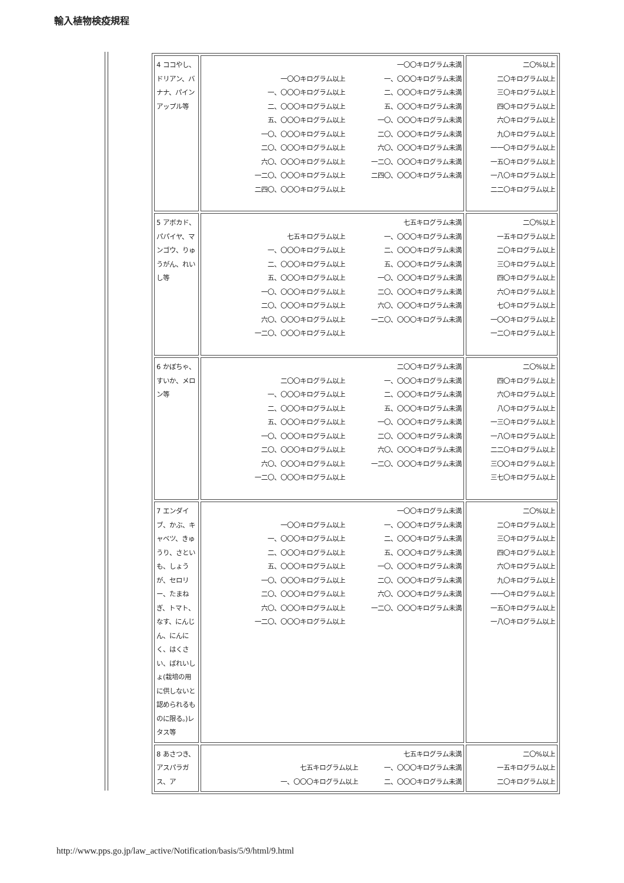輸入植物検疫規程
| 4 ココやし、ドリアン、バナナ、パインアップル等 | 一〇〇キログラム以上 一、〇〇〇キログラム以上 二、〇〇〇キログラム以上 五、〇〇〇キログラム以上 一〇、〇〇〇キログラム以上 二〇、〇〇〇キログラム以上 六〇、〇〇〇キログラム以上 一二〇、〇〇〇キログラム以上 二四〇、〇〇〇キログラム以上 一〇〇キログラム未満 一、〇〇〇キログラム未満 二、〇〇〇キログラム未満 五、〇〇〇キログラム未満 一〇、〇〇〇キログラム未満 二〇、〇〇〇キログラム未満 六〇、〇〇〇キログラム未満 一二〇、〇〇〇キログラム未満 二四〇、〇〇〇キログラム未満 | 二〇%以上 二〇キログラム以上 三〇キログラム以上 四〇キログラム以上 六〇キログラム以上 九〇キログラム以上 一一〇キログラム以上 一五〇キログラム以上 一八〇キログラム以上 二二〇キログラム以上 |
| 5 アボカド、パパイヤ、マンゴウ、りゅうがん、れいし等 | 七五キログラム以上 一、〇〇〇キログラム以上 二、〇〇〇キログラム以上 五、〇〇〇キログラム以上 一〇、〇〇〇キログラム以上 二〇、〇〇〇キログラム以上 六〇、〇〇〇キログラム以上 一二〇、〇〇〇キログラム以上 七五キログラム未満 一、〇〇〇キログラム未満 二、〇〇〇キログラム未満 五、〇〇〇キログラム未満 一〇、〇〇〇キログラム未満 二〇、〇〇〇キログラム未満 六〇、〇〇〇キログラム未満 一二〇、〇〇〇キログラム未満 | 二〇%以上 一五キログラム以上 二〇キログラム以上 三〇キログラム以上 四〇キログラム以上 六〇キログラム以上 七〇キログラム以上 一〇〇キログラム以上 一二〇キログラム以上 |
| 6 かぼちゃ、すいか、メロン等 | 二〇〇キログラム以上 一、〇〇〇キログラム以上 二、〇〇〇キログラム以上 五、〇〇〇キログラム以上 一〇、〇〇〇キログラム以上 二〇、〇〇〇キログラム以上 六〇、〇〇〇キログラム以上 一二〇、〇〇〇キログラム以上 二〇〇キログラム未満 一、〇〇〇キログラム未満 二、〇〇〇キログラム未満 五、〇〇〇キログラム未満 一〇、〇〇〇キログラム未満 二〇、〇〇〇キログラム未満 六〇、〇〇〇キログラム未満 一二〇、〇〇〇キログラム未満 | 二〇%以上 四〇キログラム以上 六〇キログラム以上 八〇キログラム以上 一三〇キログラム以上 一八〇キログラム以上 二二〇キログラム以上 三〇〇キログラム以上 三七〇キログラム以上 |
| 7 エンダイブ、かぶ、キャベツ、きゅうり、さといも、しょうが、セロリー、たまねぎ、トマト、なす、にんじん、にんにく、はくさい、ばれいしょ(栽培の用に供しないと認められるものに限る。)レタス等 | 一〇〇キログラム以上 一、〇〇〇キログラム以上 二、〇〇〇キログラム以上 五、〇〇〇キログラム以上 一〇、〇〇〇キログラム以上 二〇、〇〇〇キログラム以上 六〇、〇〇〇キログラム以上 一二〇、〇〇〇キログラム以上 一〇〇キログラム未満 一、〇〇〇キログラム未満 二、〇〇〇キログラム未満 五、〇〇〇キログラム未満 一〇、〇〇〇キログラム未満 二〇、〇〇〇キログラム未満 六〇、〇〇〇キログラム未満 一二〇、〇〇〇キログラム未満 | 二〇%以上 二〇キログラム以上 三〇キログラム以上 四〇キログラム以上 六〇キログラム以上 九〇キログラム以上 一一〇キログラム以上 一五〇キログラム以上 一八〇キログラム以上 |
| 8 あさつき、アスパラガス、ア | 七五キログラム以上 一、〇〇〇キログラム以上 七五キログラム未満 一、〇〇〇キログラム未満 二、〇〇〇キログラム未満 | 二〇%以上 一五キログラム以上 二〇キログラム以上 |
http://www.pps.go.jp/law_active/Notification/basis/5/9/html/9.html